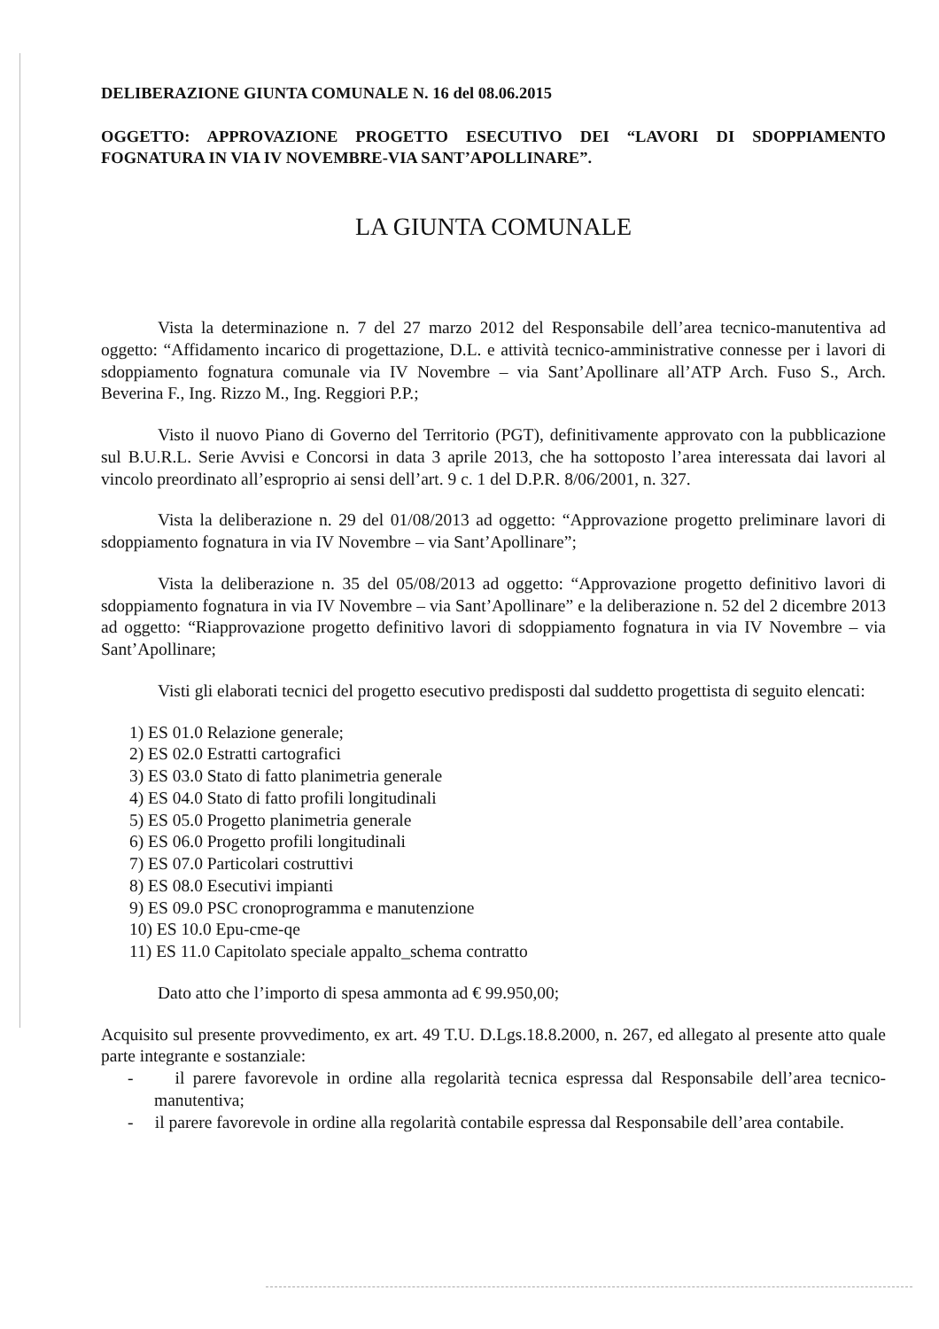DELIBERAZIONE GIUNTA COMUNALE N. 16 del 08.06.2015
OGGETTO: APPROVAZIONE PROGETTO ESECUTIVO DEI “LAVORI DI SDOPPIAMENTO FOGNATURA IN VIA IV NOVEMBRE-VIA SANT’APOLLINARE”.
LA GIUNTA COMUNALE
Vista la determinazione n. 7 del 27 marzo 2012 del Responsabile dell’area tecnico-manutentiva ad oggetto: “Affidamento incarico di progettazione, D.L. e attività tecnico-amministrative connesse per i lavori di sdoppiamento fognatura comunale via IV Novembre – via Sant’Apollinare all’ATP Arch. Fuso S., Arch. Beverina F., Ing. Rizzo M., Ing. Reggiori P.P.;
Visto il nuovo Piano di Governo del Territorio (PGT), definitivamente approvato con la pubblicazione sul B.U.R.L. Serie Avvisi e Concorsi in data 3 aprile 2013, che ha sottoposto l’area interessata dai lavori al vincolo preordinato all’esproprio ai sensi dell’art. 9 c. 1 del D.P.R. 8/06/2001, n. 327.
Vista la deliberazione n. 29 del 01/08/2013 ad oggetto: “Approvazione progetto preliminare lavori di sdoppiamento fognatura in via IV Novembre – via Sant’Apollinare”;
Vista la deliberazione n. 35 del 05/08/2013 ad oggetto: “Approvazione progetto definitivo lavori di sdoppiamento fognatura in via IV Novembre – via Sant’Apollinare” e la deliberazione n. 52 del 2 dicembre 2013 ad oggetto: “Riapprovazione progetto definitivo lavori di sdoppiamento fognatura in via IV Novembre – via Sant’Apollinare;
Visti gli elaborati tecnici del progetto esecutivo predisposti dal suddetto progettista di seguito elencati:
1) ES 01.0 Relazione generale;
2) ES 02.0 Estratti cartografici
3) ES 03.0 Stato di fatto planimetria generale
4) ES 04.0 Stato di fatto profili longitudinali
5) ES 05.0 Progetto planimetria generale
6) ES 06.0 Progetto profili longitudinali
7) ES 07.0 Particolari costruttivi
8) ES 08.0 Esecutivi impianti
9) ES 09.0 PSC cronoprogramma e manutenzione
10) ES 10.0 Epu-cme-qe
11) ES 11.0 Capitolato speciale appalto_schema contratto
Dato atto che l’importo di spesa ammonta ad € 99.950,00;
Acquisito sul presente provvedimento, ex art. 49 T.U. D.Lgs.18.8.2000, n. 267, ed allegato al presente atto quale parte integrante e sostanziale:
- il parere favorevole in ordine alla regolarità tecnica espressa dal Responsabile dell’area tecnico-manutentiva;
- il parere favorevole in ordine alla regolarità contabile espressa dal Responsabile dell’area contabile.